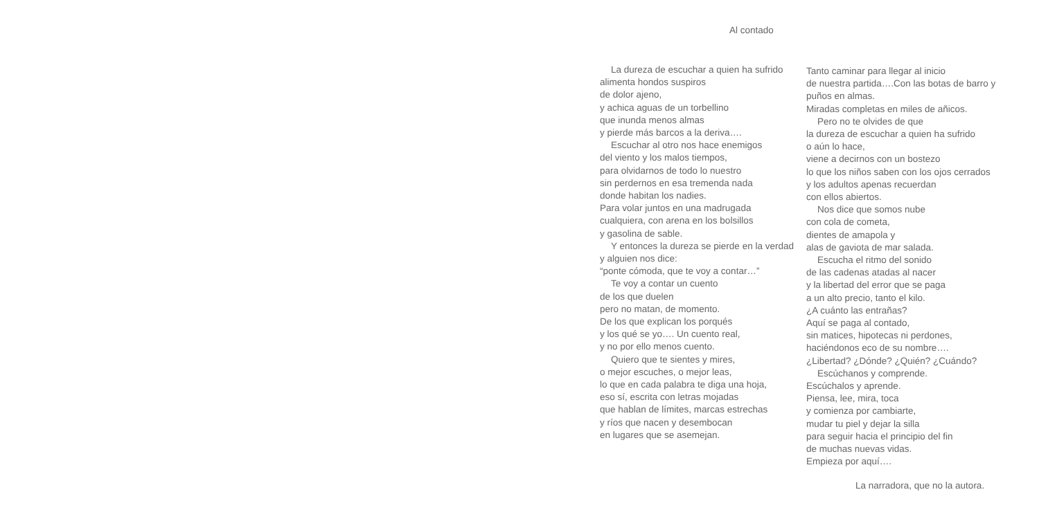Al contado
La dureza de escuchar a quien ha sufrido
alimenta hondos suspiros
de dolor ajeno,
y achica aguas de un torbellino
que inunda menos almas
y pierde más barcos a la deriva….
Escuchar al otro nos hace enemigos
del viento y los malos tiempos,
para olvidarnos de todo lo nuestro
sin perdernos en esa tremenda nada
donde habitan los nadies.
Para volar juntos en una madrugada
cualquiera, con arena en los bolsillos
y gasolina de sable.
Y entonces la dureza se pierde en la verdad
y alguien nos dice:
“ponte cómoda, que te voy a contar…”
Te voy a contar un cuento
de los que duelen
pero no matan, de momento.
De los que explican los porqués
y los qué se yo…. Un cuento real,
y no por ello menos cuento.
Quiero que te sientes y mires,
o mejor escuches, o mejor leas,
lo que en cada palabra te diga una hoja,
eso sí, escrita con letras mojadas
que hablan de límites, marcas estrechas
y ríos que nacen y desembocan
en lugares que se asemejan.
Tanto caminar para llegar al inicio
de nuestra partida….Con las botas de barro y puños en almas.
Miradas completas en miles de añicos.
Pero no te olvides de que
la dureza de escuchar a quien ha sufrido
o aún lo hace,
viene a decirnos con un bostezo
lo que los niños saben con los ojos cerrados
y los adultos apenas recuerdan
con ellos abiertos.
Nos dice que somos nube
con cola de cometa,
dientes de amapola y
alas de gaviota de mar salada.
Escucha el ritmo del sonido
de las cadenas atadas al nacer
y la libertad del error que se paga
a un alto precio, tanto el kilo.
¿A cuánto las entrañas?
Aquí se paga al contado,
sin matices, hipotecas ni perdones,
haciéndonos eco de su nombre….
¿Libertad? ¿Dónde? ¿Quién? ¿Cuándo?
Escúchanos y comprende.
Escúchalos y aprende.
Piensa, lee, mira, toca
y comienza por cambiarte,
mudar tu piel y dejar la silla
para seguir hacia el principio del fin
de muchas nuevas vidas.
Empieza por aquí….
La narradora, que no la autora.